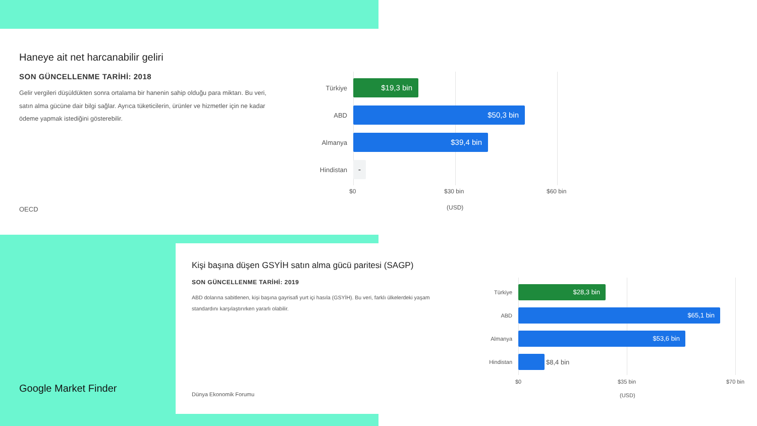Haneye ait net harcanabilir geliri
SON GÜNCELLENME TARİHİ: 2018
Gelir vergileri düşüldükten sonra ortalama bir hanenin sahip olduğu para miktarı. Bu veri, satın alma gücüne dair bilgi sağlar. Ayrıca tüketicilerin, ürünler ve hizmetler için ne kadar ödeme yapmak istediğini gösterebilir.
OECD
Türkiye
$19,3 bin
ABD
$50,3 bin
Almanya
$39,4 bin
Hindistan
-
$0 $30 bin $60 bin
(USD)
Kişi başına düşen GSYİH satın alma gücü paritesi (SAGP)
SON GÜNCELLENME TARİHİ: 2019
ABD dolarına sabitlenen, kişi başına gayrisafi yurt içi hasıla (GSYİH). Bu veri, farklı ülkelerdeki yaşam standardını karşılaştırırken yararlı olabilir.
Dünya Ekonomik Forumu
Türkiye
$28,3 bin
ABD
$65,1 bin
Almanya
$53,6 bin
Hindistan
$8,4 bin
$0 $35 bin $70 bin
(USD)
Google Market Finder